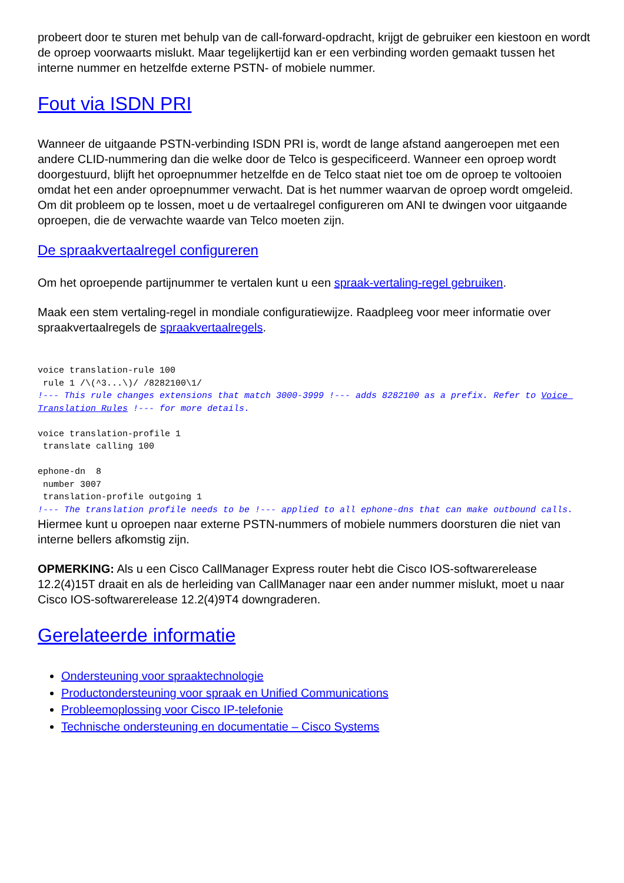probeert door te sturen met behulp van de call-forward-opdracht, krijgt de gebruiker een kiestoon en wordt de oproep voorwaarts mislukt. Maar tegelijkertijd kan er een verbinding worden gemaakt tussen het interne nummer en hetzelfde externe PSTN- of mobiele nummer.
Fout via ISDN PRI
Wanneer de uitgaande PSTN-verbinding ISDN PRI is, wordt de lange afstand aangeroepen met een andere CLID-nummering dan die welke door de Telco is gespecificeerd. Wanneer een oproep wordt doorgestuurd, blijft het oproepnummer hetzelfde en de Telco staat niet toe om de oproep te voltooien omdat het een ander oproepnummer verwacht. Dat is het nummer waarvan de oproep wordt omgeleid. Om dit probleem op te lossen, moet u de vertaalregel configureren om ANI te dwingen voor uitgaande oproepen, die de verwachte waarde van Telco moeten zijn.
De spraakvertaalregel configureren
Om het oproepende partijnummer te vertalen kunt u een spraak-vertaling-regel gebruiken.
Maak een stem vertaling-regel in mondiale configuratiewijze. Raadpleeg voor meer informatie over spraakvertaalregels de spraakvertaalregels.
voice translation-rule 100
 rule 1 /\(^3...\)/ /8282100\1/
!--- This rule changes extensions that match 3000-3999 !--- adds 8282100 as a prefix. Refer to Voice Translation Rules !--- for more details.

voice translation-profile 1
 translate calling 100

ephone-dn  8
 number 3007
 translation-profile outgoing 1
!--- The translation profile needs to be !--- applied to all ephone-dns that can make outbound calls.
Hiermee kunt u oproepen naar externe PSTN-nummers of mobiele nummers doorsturen die niet van interne bellers afkomstig zijn.
OPMERKING: Als u een Cisco CallManager Express router hebt die Cisco IOS-softwarerelease 12.2(4)15T draait en als de herleiding van CallManager naar een ander nummer mislukt, moet u naar Cisco IOS-softwarerelease 12.2(4)9T4 downgraderen.
Gerelateerde informatie
Ondersteuning voor spraaktechnologie
Productondersteuning voor spraak en Unified Communications
Probleemoplossing voor Cisco IP-telefonie
Technische ondersteuning en documentatie – Cisco Systems